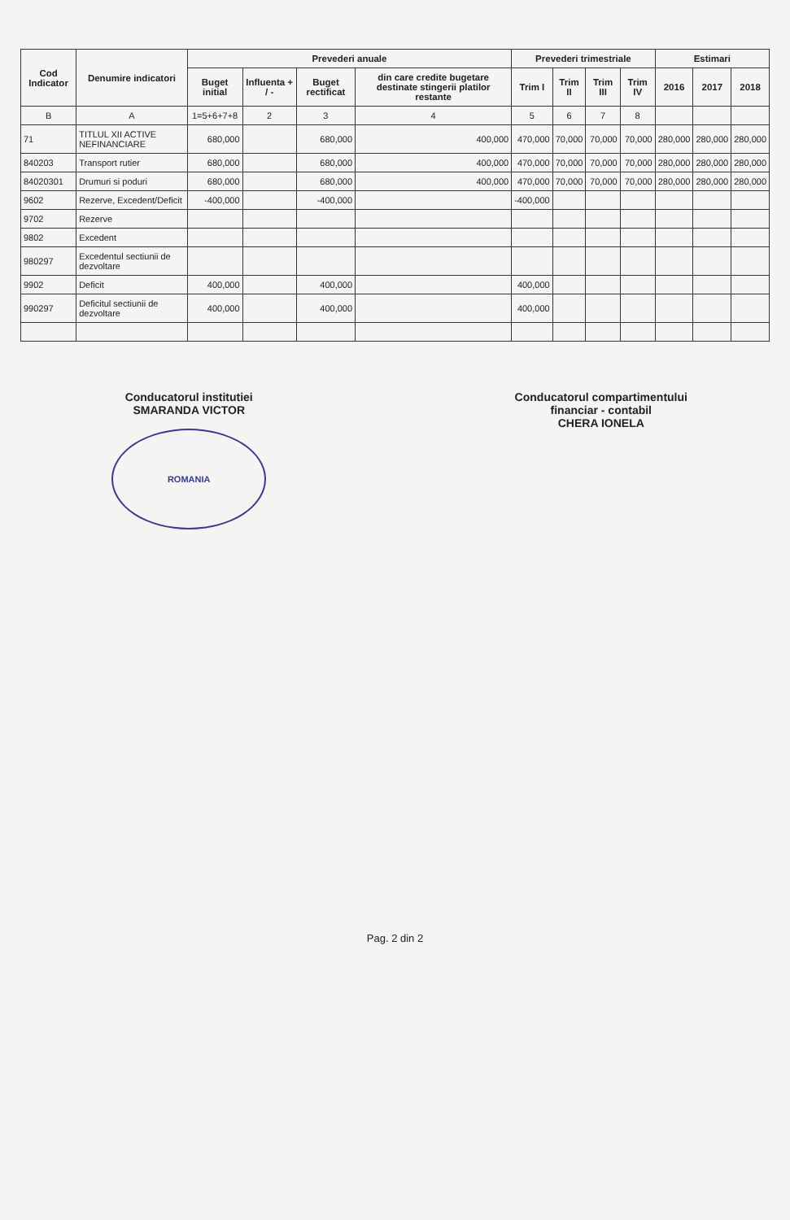| Cod Indicator | Denumire indicatori | Prevederi anuale | | | | Prevederi trimestriale | | | | Estimari | | |
| --- | --- | --- | --- | --- | --- | --- | --- | --- | --- | --- | --- | --- |
| | | Buget initial | Influenta + / - | Buget rectificat | din care credite bugetare destinate stingerii platilor restante | Trim I | Trim II | Trim III | Trim IV | 2016 | 2017 | 2018 |
| B | A | 1=5+6+7+8 | 2 | 3 | 4 | 5 | 6 | 7 | 8 | | | |
| 71 | TITLUL XII ACTIVE NEFINANCIARE | 680,000 | | 680,000 | 400,000 | 470,000 | 70,000 | 70,000 | 70,000 | 280,000 | 280,000 | 280,000 |
| 840203 | Transport rutier | 680,000 | | 680,000 | 400,000 | 470,000 | 70,000 | 70,000 | 70,000 | 280,000 | 280,000 | 280,000 |
| 84020301 | Drumuri si poduri | 680,000 | | 680,000 | 400,000 | 470,000 | 70,000 | 70,000 | 70,000 | 280,000 | 280,000 | 280,000 |
| 9602 | Rezerve, Excedent/Deficit | -400,000 | | -400,000 | | -400,000 | | | | | | |
| 9702 | Rezerve | | | | | | | | | | | |
| 9802 | Excedent | | | | | | | | | | | |
| 980297 | Excedentul sectiunii de dezvoltare | | | | | | | | | | | |
| 9902 | Deficit | 400,000 | | 400,000 | | 400,000 | | | | | | |
| 990297 | Deficitul sectiunii de dezvoltare | 400,000 | | 400,000 | | 400,000 | | | | | | |
Conducatorul institutiei
SMARANDA VICTOR
ROMANIA
Conducatorul compartimentului
financiar - contabil
CHERA IONELA
Pag. 2 din 2